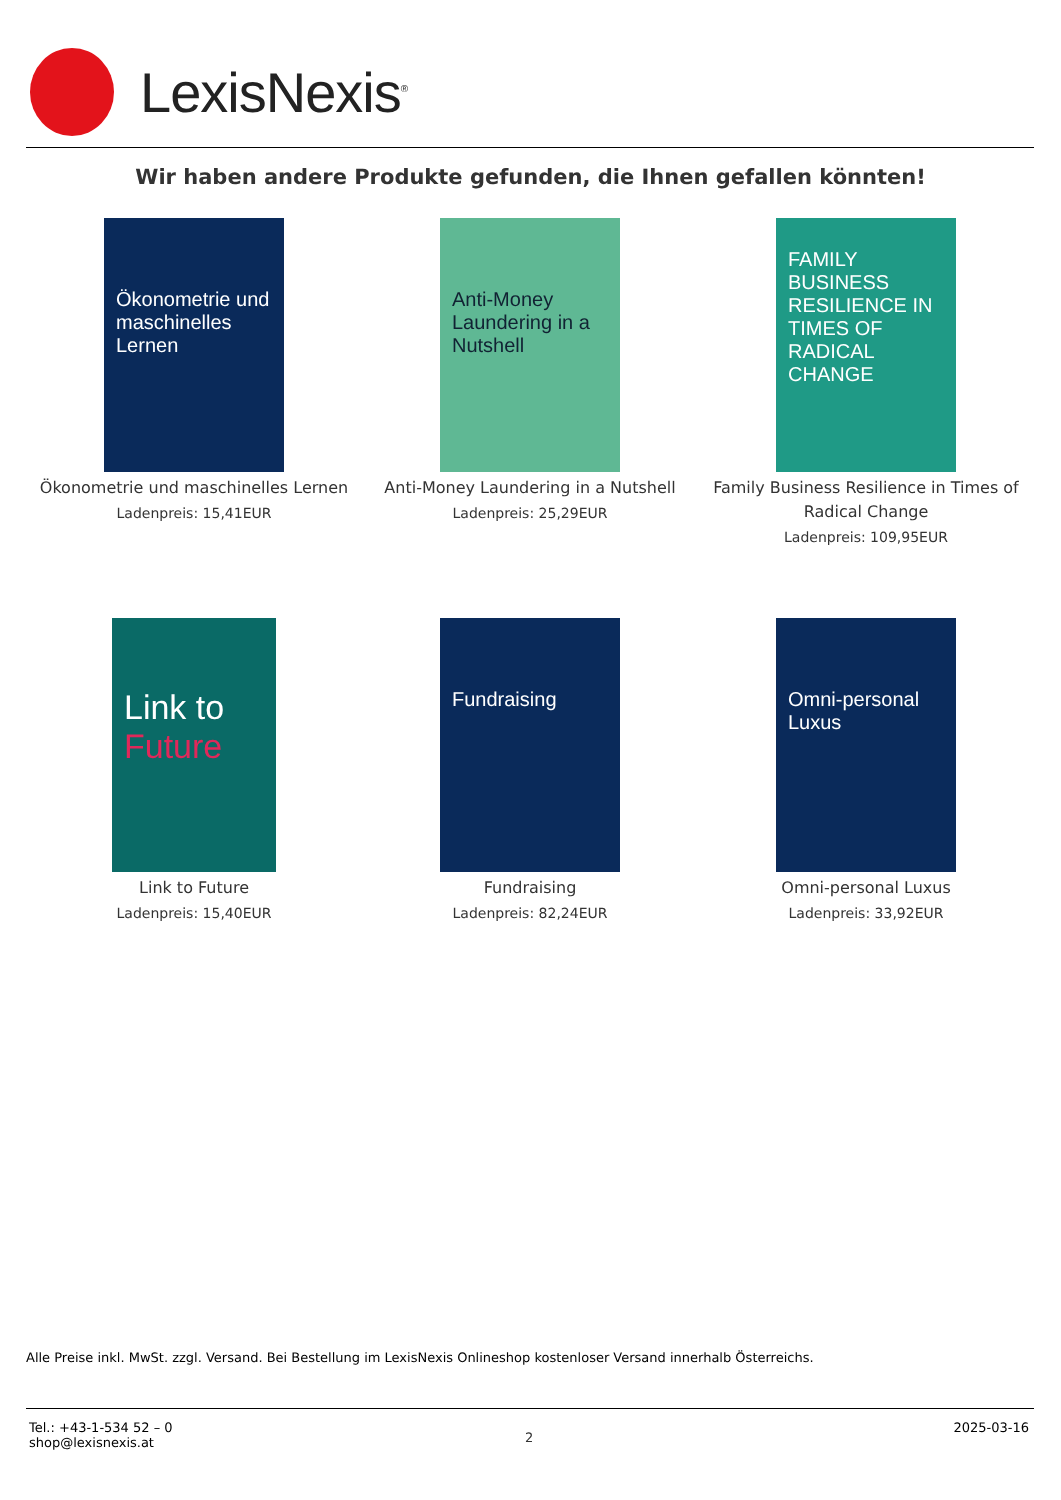LexisNexis<sup>®</sup>
Wir haben andere Produkte gefunden, die Ihnen gefallen könnten!
Ökonometrie und maschinelles Lernen
Ökonometrie und maschinelles Lernen
Ladenpreis: 15,41EUR
Anti-Money Laundering in a Nutshell
Anti-Money Laundering in a Nutshell
Ladenpreis: 25,29EUR
FAMILY BUSINESS RESILIENCE IN TIMES OF RADICAL CHANGE
Family Business Resilience in Times of Radical Change
Ladenpreis: 109,95EUR
Link to Future
Link to Future
Ladenpreis: 15,40EUR
Fundraising
Fundraising
Ladenpreis: 82,24EUR
Omni-personal Luxus
Omni-personal Luxus
Ladenpreis: 33,92EUR
Alle Preise inkl. MwSt. zzgl. Versand. Bei Bestellung im LexisNexis Onlineshop kostenloser Versand innerhalb Österreichs.
Tel.: +43-1-534 52 – 0
shop@lexisnexis.at
2
2025-03-16